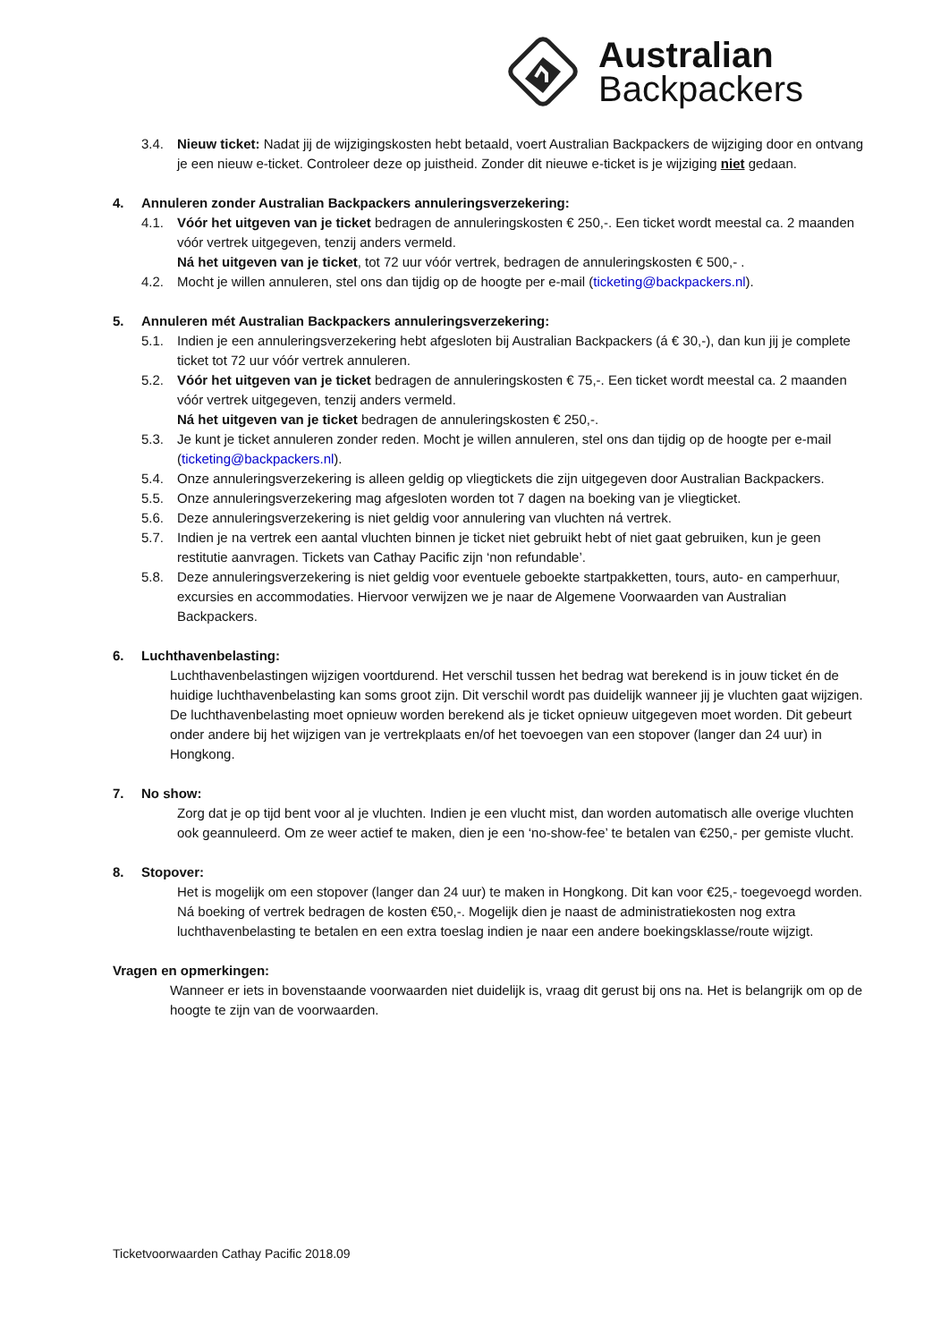Australian
Backpackers
3.4. Nieuw ticket: Nadat jij de wijzigingskosten hebt betaald, voert Australian Backpackers de wijziging door en ontvang je een nieuw e-ticket. Controleer deze op juistheid. Zonder dit nieuwe e-ticket is je wijziging niet gedaan.
4. Annuleren zonder Australian Backpackers annuleringsverzekering:
4.1. Vóór het uitgeven van je ticket bedragen de annuleringskosten € 250,-. Een ticket wordt meestal ca. 2 maanden vóór vertrek uitgegeven, tenzij anders vermeld.
Ná het uitgeven van je ticket, tot 72 uur vóór vertrek, bedragen de annuleringskosten € 500,- .
4.2. Mocht je willen annuleren, stel ons dan tijdig op de hoogte per e-mail (ticketing@backpackers.nl).
5. Annuleren mét Australian Backpackers annuleringsverzekering:
5.1. Indien je een annuleringsverzekering hebt afgesloten bij Australian Backpackers (á € 30,-), dan kun jij je complete ticket tot 72 uur vóór vertrek annuleren.
5.2. Vóór het uitgeven van je ticket bedragen de annuleringskosten € 75,-. Een ticket wordt meestal ca. 2 maanden vóór vertrek uitgegeven, tenzij anders vermeld.
Ná het uitgeven van je ticket bedragen de annuleringskosten € 250,-.
5.3. Je kunt je ticket annuleren zonder reden. Mocht je willen annuleren, stel ons dan tijdig op de hoogte per e-mail (ticketing@backpackers.nl).
5.4. Onze annuleringsverzekering is alleen geldig op vliegtickets die zijn uitgegeven door Australian Backpackers.
5.5. Onze annuleringsverzekering mag afgesloten worden tot 7 dagen na boeking van je vliegticket.
5.6. Deze annuleringsverzekering is niet geldig voor annulering van vluchten ná vertrek.
5.7. Indien je na vertrek een aantal vluchten binnen je ticket niet gebruikt hebt of niet gaat gebruiken, kun je geen restitutie aanvragen. Tickets van Cathay Pacific zijn ‘non refundable’.
5.8. Deze annuleringsverzekering is niet geldig voor eventuele geboekte startpakketten, tours, auto- en camperhuur, excursies en accommodaties. Hiervoor verwijzen we je naar de Algemene Voorwaarden van Australian Backpackers.
6. Luchthavenbelasting:
Luchthavenbelastingen wijzigen voortdurend. Het verschil tussen het bedrag wat berekend is in jouw ticket én de huidige luchthavenbelasting kan soms groot zijn. Dit verschil wordt pas duidelijk wanneer jij je vluchten gaat wijzigen. De luchthavenbelasting moet opnieuw worden berekend als je ticket opnieuw uitgegeven moet worden. Dit gebeurt onder andere bij het wijzigen van je vertrekplaats en/of het toevoegen van een stopover (langer dan 24 uur) in Hongkong.
7. No show:
Zorg dat je op tijd bent voor al je vluchten. Indien je een vlucht mist, dan worden automatisch alle overige vluchten ook geannuleerd. Om ze weer actief te maken, dien je een ‘no-show-fee’ te betalen van €250,- per gemiste vlucht.
8. Stopover:
Het is mogelijk om een stopover (langer dan 24 uur) te maken in Hongkong. Dit kan voor €25,- toegevoegd worden. Ná boeking of vertrek bedragen de kosten €50,-. Mogelijk dien je naast de administratiekosten nog extra luchthavenbelasting te betalen en een extra toeslag indien je naar een andere boekingsklasse/route wijzigt.
Vragen en opmerkingen:
Wanneer er iets in bovenstaande voorwaarden niet duidelijk is, vraag dit gerust bij ons na. Het is belangrijk om op de hoogte te zijn van de voorwaarden.
Ticketvoorwaarden Cathay Pacific 2018.09